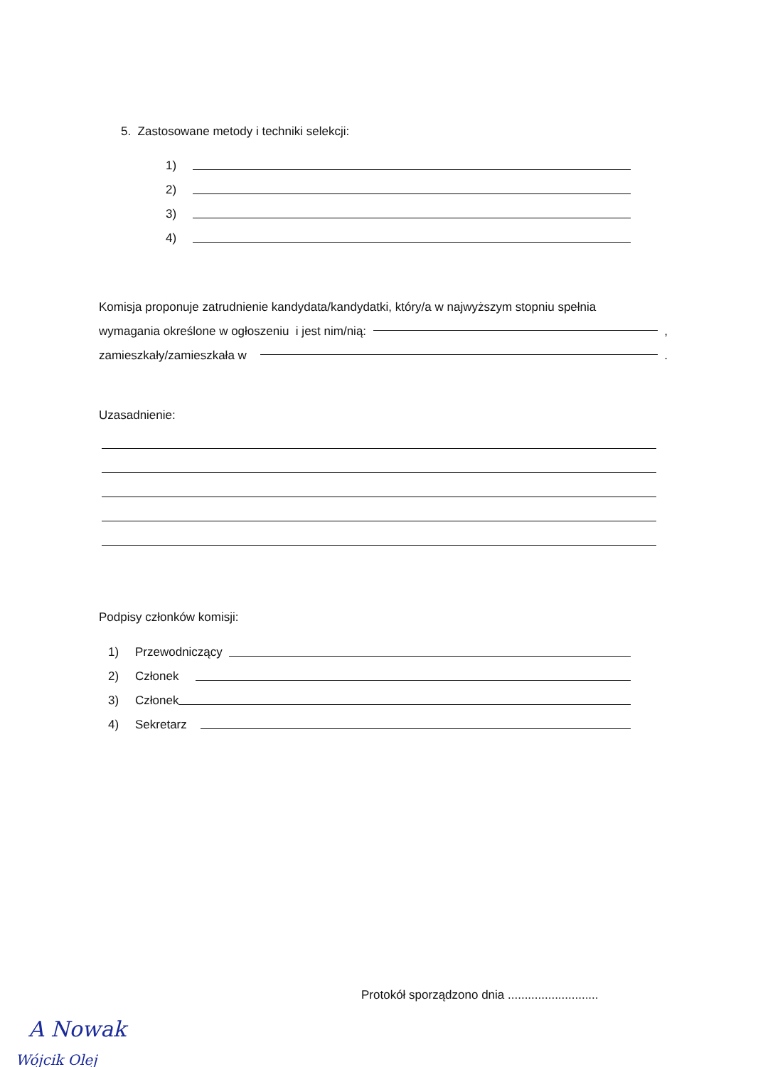5. Zastosowane metody i techniki selekcji:
1)
2)
3)
4)
Komisja proponuje zatrudnienie kandydata/kandydatki, który/a w najwyższym stopniu spełnia
wymagania określone w ogłoszeniu i jest nim/nią: ,
zamieszkały/zamieszkała w .
Uzasadnienie:
Podpisy członków komisji:
1) Przewodniczący
2) Członek
3) Członek
4) Sekretarz
Protokół sporządzono dnia ...........................
A Nowak
Wójcik Olej